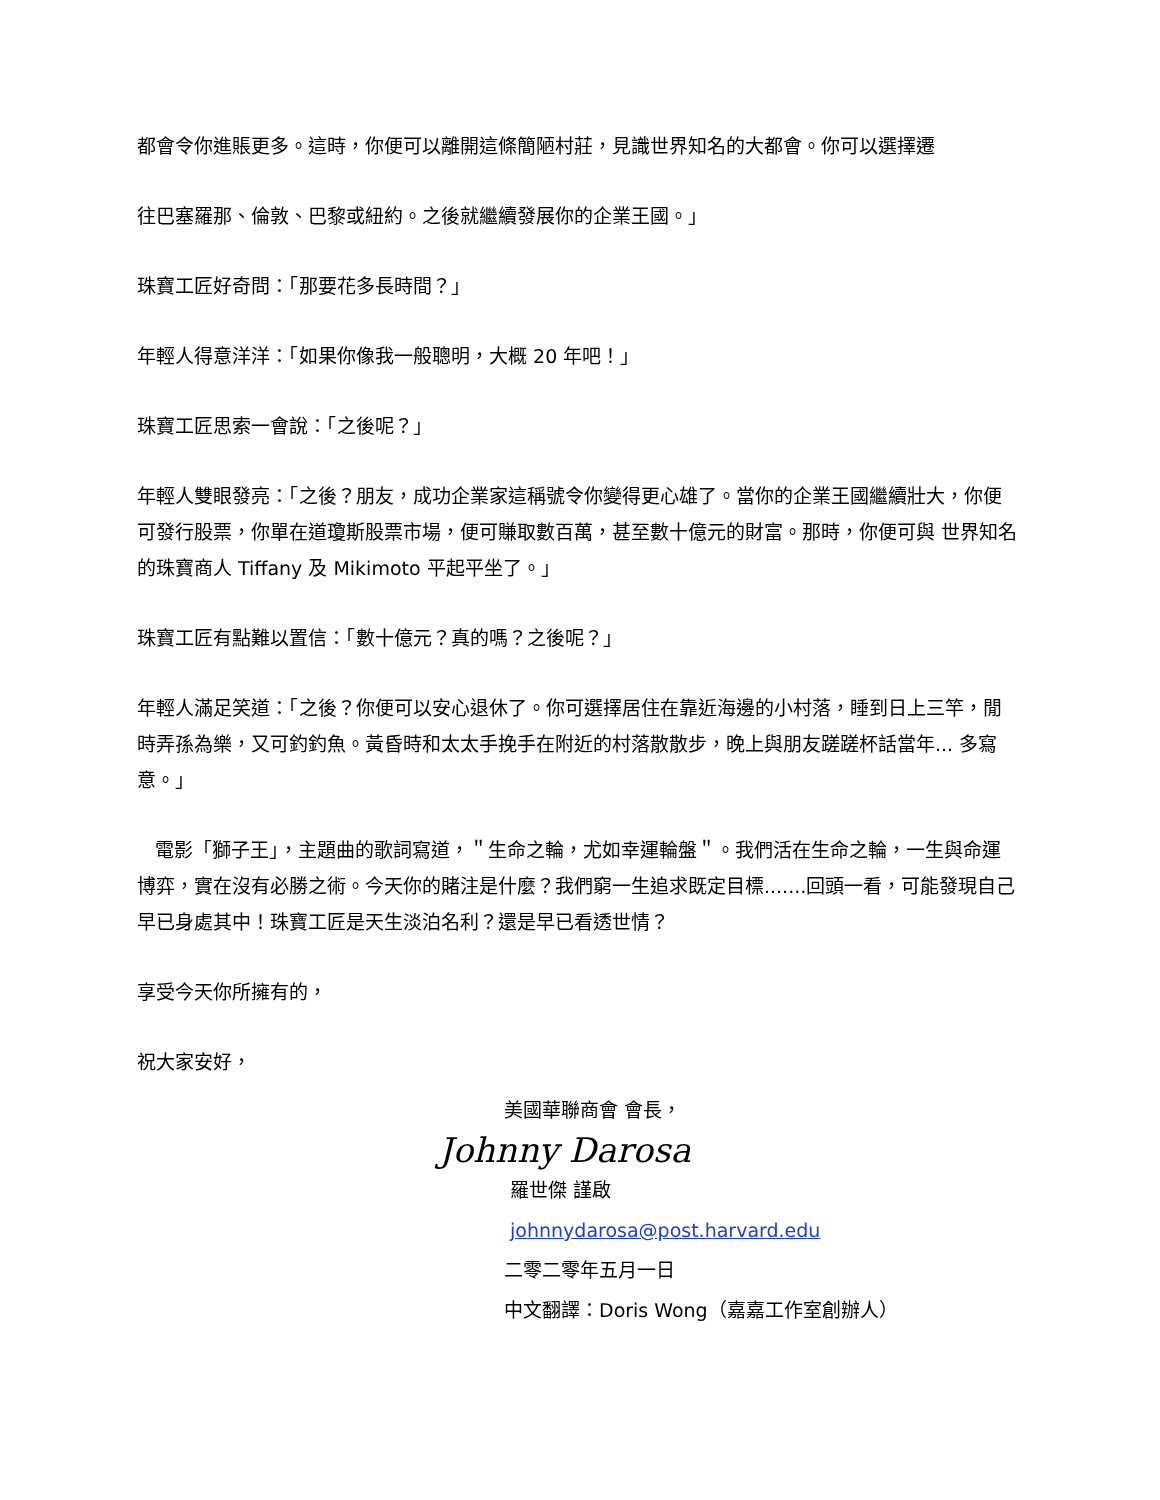都會令你進賬更多。這時，你便可以離開這條簡陋村莊，見識世界知名的大都會。你可以選擇遷
往巴塞羅那、倫敦、巴黎或紐約。之後就繼續發展你的企業王國。」
珠寶工匠好奇問：「那要花多長時間？」
年輕人得意洋洋：「如果你像我一般聰明，大概 20 年吧！」
珠寶工匠思索一會說：「之後呢？」
年輕人雙眼發亮：「之後？朋友，成功企業家這稱號令你變得更心雄了。當你的企業王國繼續壯大，你便可發行股票，你單在道瓊斯股票市場，便可賺取數百萬，甚至數十億元的財富。那時，你便可與 世界知名的珠寶商人 Tiffany 及 Mikimoto 平起平坐了。」
珠寶工匠有點難以置信：「數十億元？真的嗎？之後呢？」
年輕人滿足笑道：「之後？你便可以安心退休了。你可選擇居住在靠近海邊的小村落，睡到日上三竿，閒時弄孫為樂，又可釣釣魚。黃昏時和太太手挽手在附近的村落散散步，晚上與朋友蹉蹉杯話當年... 多寫意。」
電影「獅子王」，主題曲的歌詞寫道，＂生命之輪，尤如幸運輪盤＂。我們活在生命之輪，一生與命運博弈，實在沒有必勝之術。今天你的賭注是什麼？我們窮一生追求既定目標.......回頭一看，可能發現自己早已身處其中！珠寶工匠是天生淡泊名利？還是早已看透世情？
享受今天你所擁有的，
祝大家安好，
美國華聯商會 會長，
Johnny Darosa
羅世傑 謹啟
johnnydarosa@post.harvard.edu
二零二零年五月一日
中文翻譯：Doris Wong（嘉嘉工作室創辦人）